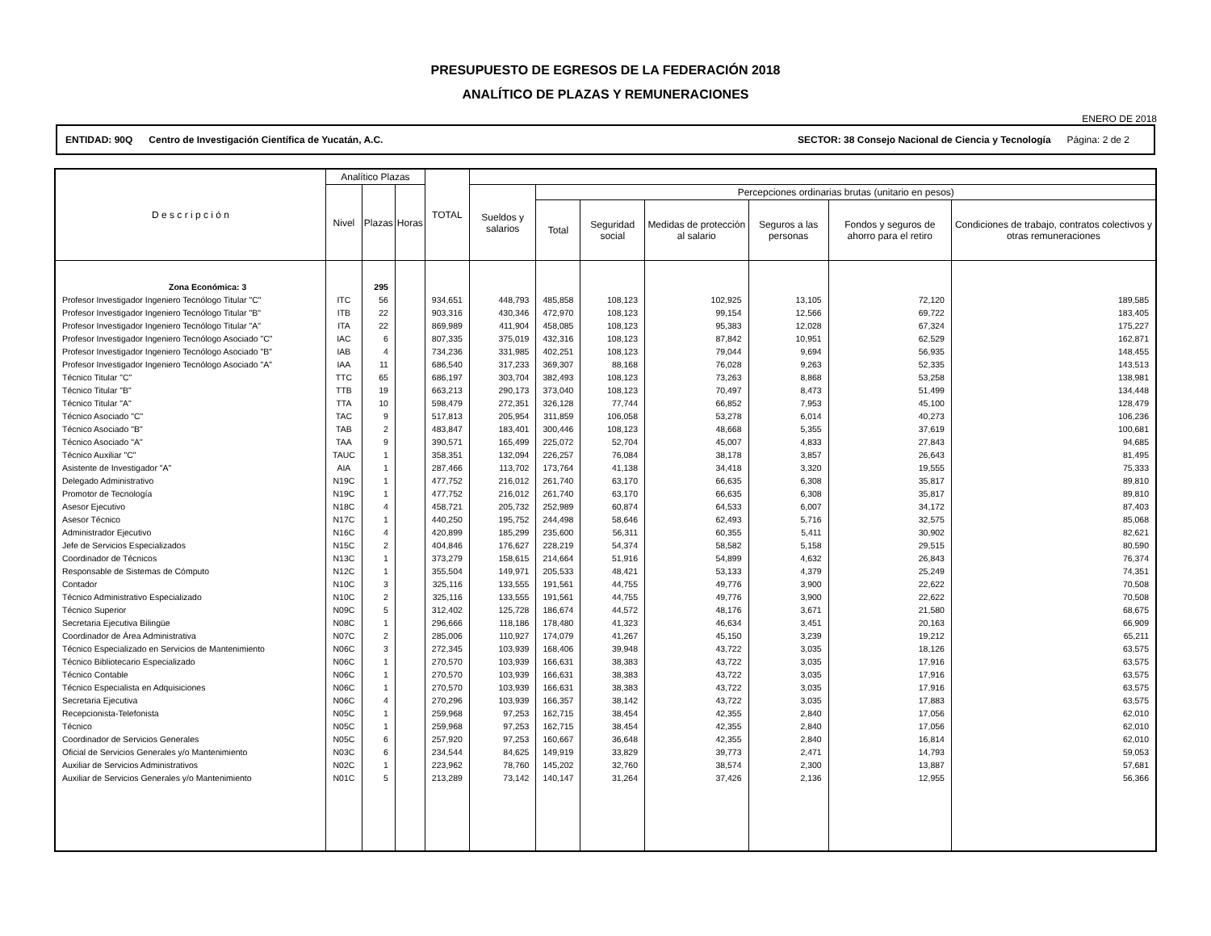PRESUPUESTO DE EGRESOS DE LA FEDERACIÓN 2018
ANALÍTICO DE PLAZAS Y REMUNERACIONES
ENERO DE 2018
ENTIDAD: 90Q Centro de Investigación Científica de Yucatán, A.C. SECTOR: 38 Consejo Nacional de Ciencia y Tecnología Página: 2 de 2
| D e s c r i p c i ó n | Analítico Plazas | | | TOTAL | | | | | | | |
| --- | --- | --- | --- | --- | --- | --- | --- | --- | --- | --- | --- |
| | Nivel | Plazas | Horas | | Sueldos y salarios | Percepciones ordinarias brutas (unitario en pesos) | | | | | |
| | | | | | | Total | Seguridad social | Medidas de protección al salario | Seguros a las personas | Fondos y seguros de ahorro para el retiro | Condiciones de trabajo, contratos colectivos y otras remuneraciones |
| Zona Económica: 3 | | 295 | | | | | | | | | |
| Profesor Investigador Ingeniero Tecnólogo Titular "C" | ITC | 56 | | 934,651 | 448,793 | 485,858 | 108,123 | 102,925 | 13,105 | 72,120 | 189,585 |
| Profesor Investigador Ingeniero Tecnólogo Titular "B" | ITB | 22 | | 903,316 | 430,346 | 472,970 | 108,123 | 99,154 | 12,566 | 69,722 | 183,405 |
| Profesor Investigador Ingeniero Tecnólogo Titular "A" | ITA | 22 | | 869,989 | 411,904 | 458,085 | 108,123 | 95,383 | 12,028 | 67,324 | 175,227 |
| Profesor Investigador Ingeniero Tecnólogo Asociado "C" | IAC | 6 | | 807,335 | 375,019 | 432,316 | 108,123 | 87,842 | 10,951 | 62,529 | 162,871 |
| Profesor Investigador Ingeniero Tecnólogo Asociado "B" | IAB | 4 | | 734,236 | 331,985 | 402,251 | 108,123 | 79,044 | 9,694 | 56,935 | 148,455 |
| Profesor Investigador Ingeniero Tecnólogo Asociado "A" | IAA | 11 | | 686,540 | 317,233 | 369,307 | 88,168 | 76,028 | 9,263 | 52,335 | 143,513 |
| Técnico Titular "C" | TTC | 65 | | 686,197 | 303,704 | 382,493 | 108,123 | 73,263 | 8,868 | 53,258 | 138,981 |
| Técnico Titular "B" | TTB | 19 | | 663,213 | 290,173 | 373,040 | 108,123 | 70,497 | 8,473 | 51,499 | 134,448 |
| Técnico Titular "A" | TTA | 10 | | 598,479 | 272,351 | 326,128 | 77,744 | 66,852 | 7,953 | 45,100 | 128,479 |
| Técnico Asociado "C" | TAC | 9 | | 517,813 | 205,954 | 311,859 | 106,058 | 53,278 | 6,014 | 40,273 | 106,236 |
| Técnico Asociado "B" | TAB | 2 | | 483,847 | 183,401 | 300,446 | 108,123 | 48,668 | 5,355 | 37,619 | 100,681 |
| Técnico Asociado "A" | TAA | 9 | | 390,571 | 165,499 | 225,072 | 52,704 | 45,007 | 4,833 | 27,843 | 94,685 |
| Técnico Auxiliar "C" | TAUC | 1 | | 358,351 | 132,094 | 226,257 | 76,084 | 38,178 | 3,857 | 26,643 | 81,495 |
| Asistente de Investigador "A" | AIA | 1 | | 287,466 | 113,702 | 173,764 | 41,138 | 34,418 | 3,320 | 19,555 | 75,333 |
| Delegado Administrativo | N19C | 1 | | 477,752 | 216,012 | 261,740 | 63,170 | 66,635 | 6,308 | 35,817 | 89,810 |
| Promotor de Tecnología | N19C | 1 | | 477,752 | 216,012 | 261,740 | 63,170 | 66,635 | 6,308 | 35,817 | 89,810 |
| Asesor Ejecutivo | N18C | 4 | | 458,721 | 205,732 | 252,989 | 60,874 | 64,533 | 6,007 | 34,172 | 87,403 |
| Asesor Técnico | N17C | 1 | | 440,250 | 195,752 | 244,498 | 58,646 | 62,493 | 5,716 | 32,575 | 85,068 |
| Administrador Ejecutivo | N16C | 4 | | 420,899 | 185,299 | 235,600 | 56,311 | 60,355 | 5,411 | 30,902 | 82,621 |
| Jefe de Servicios Especializados | N15C | 2 | | 404,846 | 176,627 | 228,219 | 54,374 | 58,582 | 5,158 | 29,515 | 80,590 |
| Coordinador de Técnicos | N13C | 1 | | 373,279 | 158,615 | 214,664 | 51,916 | 54,899 | 4,632 | 26,843 | 76,374 |
| Responsable de Sistemas de Cómputo | N12C | 1 | | 355,504 | 149,971 | 205,533 | 48,421 | 53,133 | 4,379 | 25,249 | 74,351 |
| Contador | N10C | 3 | | 325,116 | 133,555 | 191,561 | 44,755 | 49,776 | 3,900 | 22,622 | 70,508 |
| Técnico Administrativo Especializado | N10C | 2 | | 325,116 | 133,555 | 191,561 | 44,755 | 49,776 | 3,900 | 22,622 | 70,508 |
| Técnico Superior | N09C | 5 | | 312,402 | 125,728 | 186,674 | 44,572 | 48,176 | 3,671 | 21,580 | 68,675 |
| Secretaria Ejecutiva Bilingüe | N08C | 1 | | 296,666 | 118,186 | 178,480 | 41,323 | 46,634 | 3,451 | 20,163 | 66,909 |
| Coordinador de Área Administrativa | N07C | 2 | | 285,006 | 110,927 | 174,079 | 41,267 | 45,150 | 3,239 | 19,212 | 65,211 |
| Técnico Especializado en Servicios de Mantenimiento | N06C | 3 | | 272,345 | 103,939 | 168,406 | 39,948 | 43,722 | 3,035 | 18,126 | 63,575 |
| Técnico Bibliotecario Especializado | N06C | 1 | | 270,570 | 103,939 | 166,631 | 38,383 | 43,722 | 3,035 | 17,916 | 63,575 |
| Técnico Contable | N06C | 1 | | 270,570 | 103,939 | 166,631 | 38,383 | 43,722 | 3,035 | 17,916 | 63,575 |
| Técnico Especialista en Adquisiciones | N06C | 1 | | 270,570 | 103,939 | 166,631 | 38,383 | 43,722 | 3,035 | 17,916 | 63,575 |
| Secretaria Ejecutiva | N06C | 4 | | 270,296 | 103,939 | 166,357 | 38,142 | 43,722 | 3,035 | 17,883 | 63,575 |
| Recepcionista-Telefonista | N05C | 1 | | 259,968 | 97,253 | 162,715 | 38,454 | 42,355 | 2,840 | 17,056 | 62,010 |
| Técnico | N05C | 1 | | 259,968 | 97,253 | 162,715 | 38,454 | 42,355 | 2,840 | 17,056 | 62,010 |
| Coordinador de Servicios Generales | N05C | 6 | | 257,920 | 97,253 | 160,667 | 36,648 | 42,355 | 2,840 | 16,814 | 62,010 |
| Oficial de Servicios Generales y/o Mantenimiento | N03C | 6 | | 234,544 | 84,625 | 149,919 | 33,829 | 39,773 | 2,471 | 14,793 | 59,053 |
| Auxiliar de Servicios Administrativos | N02C | 1 | | 223,962 | 78,760 | 145,202 | 32,760 | 38,574 | 2,300 | 13,887 | 57,681 |
| Auxiliar de Servicios Generales y/o Mantenimiento | N01C | 5 | | 213,289 | 73,142 | 140,147 | 31,264 | 37,426 | 2,136 | 12,955 | 56,366 |